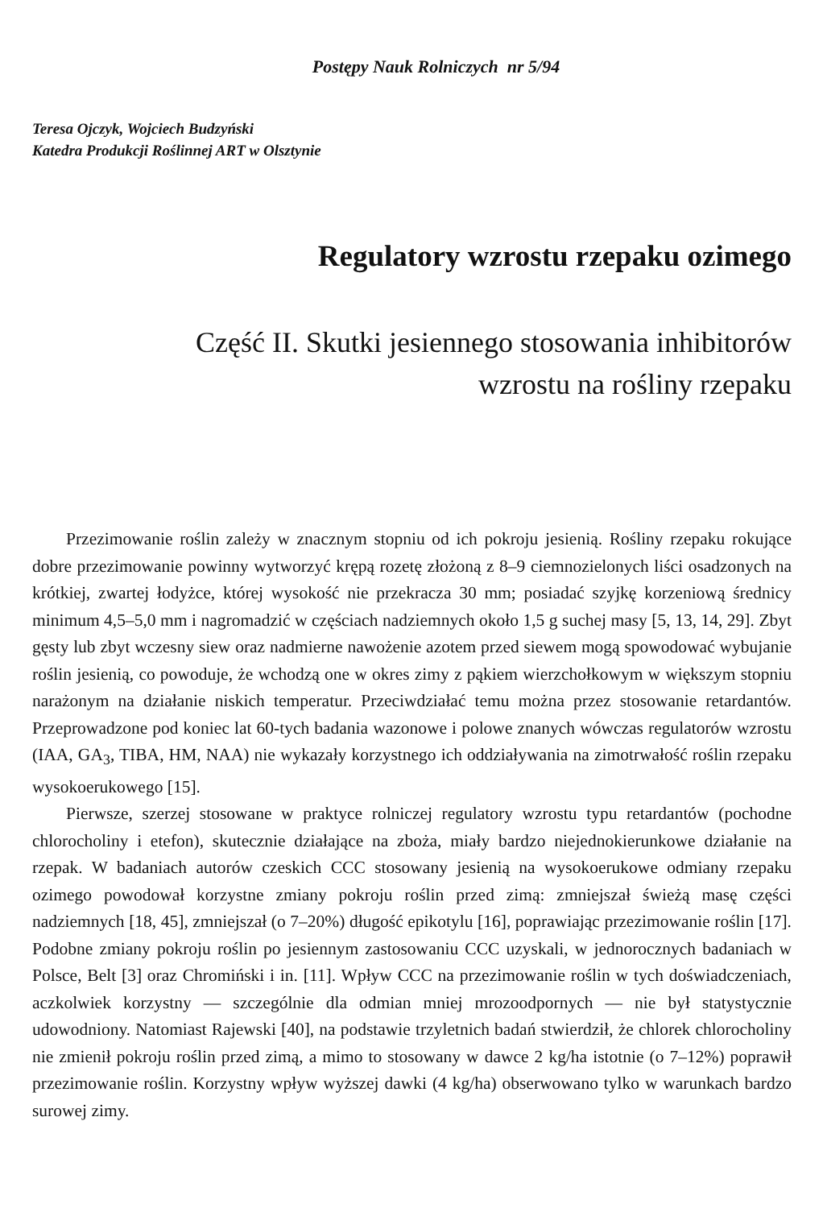Postępy Nauk Rolniczych nr 5/94
Teresa Ojczyk, Wojciech Budzyński
Katedra Produkcji Roślinnej ART w Olsztynie
Regulatory wzrostu rzepaku ozimego
Część II. Skutki jesiennego stosowania inhibitorów
wzrostu na rośliny rzepaku
Przezimowanie roślin zależy w znacznym stopniu od ich pokroju jesienią. Rośliny rzepaku rokujące dobre przezimowanie powinny wytworzyć krępą rozetę złożoną z 8–9 ciemnozielonych liści osadzonych na krótkiej, zwartej łodyżce, której wysokość nie przekracza 30 mm; posiadać szyjkę korzeniową średnicy minimum 4,5–5,0 mm i nagromadzić w częściach nadziemnych około 1,5 g suchej masy [5, 13, 14, 29]. Zbyt gęsty lub zbyt wczesny siew oraz nadmierne nawożenie azotem przed siewem mogą spowodować wybujanie roślin jesienią, co powoduje, że wchodzą one w okres zimy z pąkiem wierzchołkowym w większym stopniu narażonym na działanie niskich temperatur. Przeciwdziałać temu można przez stosowanie retardantów. Przeprowadzone pod koniec lat 60-tych badania wazonowe i polowe znanych wówczas regulatorów wzrostu (IAA, GA<sub>3</sub>, TIBA, HM, NAA) nie wykazały korzystnego ich oddziaływania na zimotrwałość roślin rzepaku wysokoerukowego [15].
Pierwsze, szerzej stosowane w praktyce rolniczej regulatory wzrostu typu retardantów (pochodne chlorocholiny i etefon), skutecznie działające na zboża, miały bardzo niejednokierunkowe działanie na rzepak. W badaniach autorów czeskich CCC stosowany jesienią na wysokoerukowe odmiany rzepaku ozimego powodował korzystne zmiany pokroju roślin przed zimą: zmniejszał świeżą masę części nadziemnych [18, 45], zmniejszał (o 7–20%) długość epikotylu [16], poprawiając przezimowanie roślin [17]. Podobne zmiany pokroju roślin po jesiennym zastosowaniu CCC uzyskali, w jednorocznych badaniach w Polsce, Belt [3] oraz Chromiński i in. [11]. Wpływ CCC na przezimowanie roślin w tych doświadczeniach, aczkolwiek korzystny — szczególnie dla odmian mniej mrozoodpornych — nie był statystycznie udowodniony. Natomiast Rajewski [40], na podstawie trzyletnich badań stwierdził, że chlorek chlorocholiny nie zmienił pokroju roślin przed zimą, a mimo to stosowany w dawce 2 kg/ha istotnie (o 7–12%) poprawił przezimowanie roślin. Korzystny wpływ wyższej dawki (4 kg/ha) obserwowano tylko w warunkach bardzo surowej zimy.